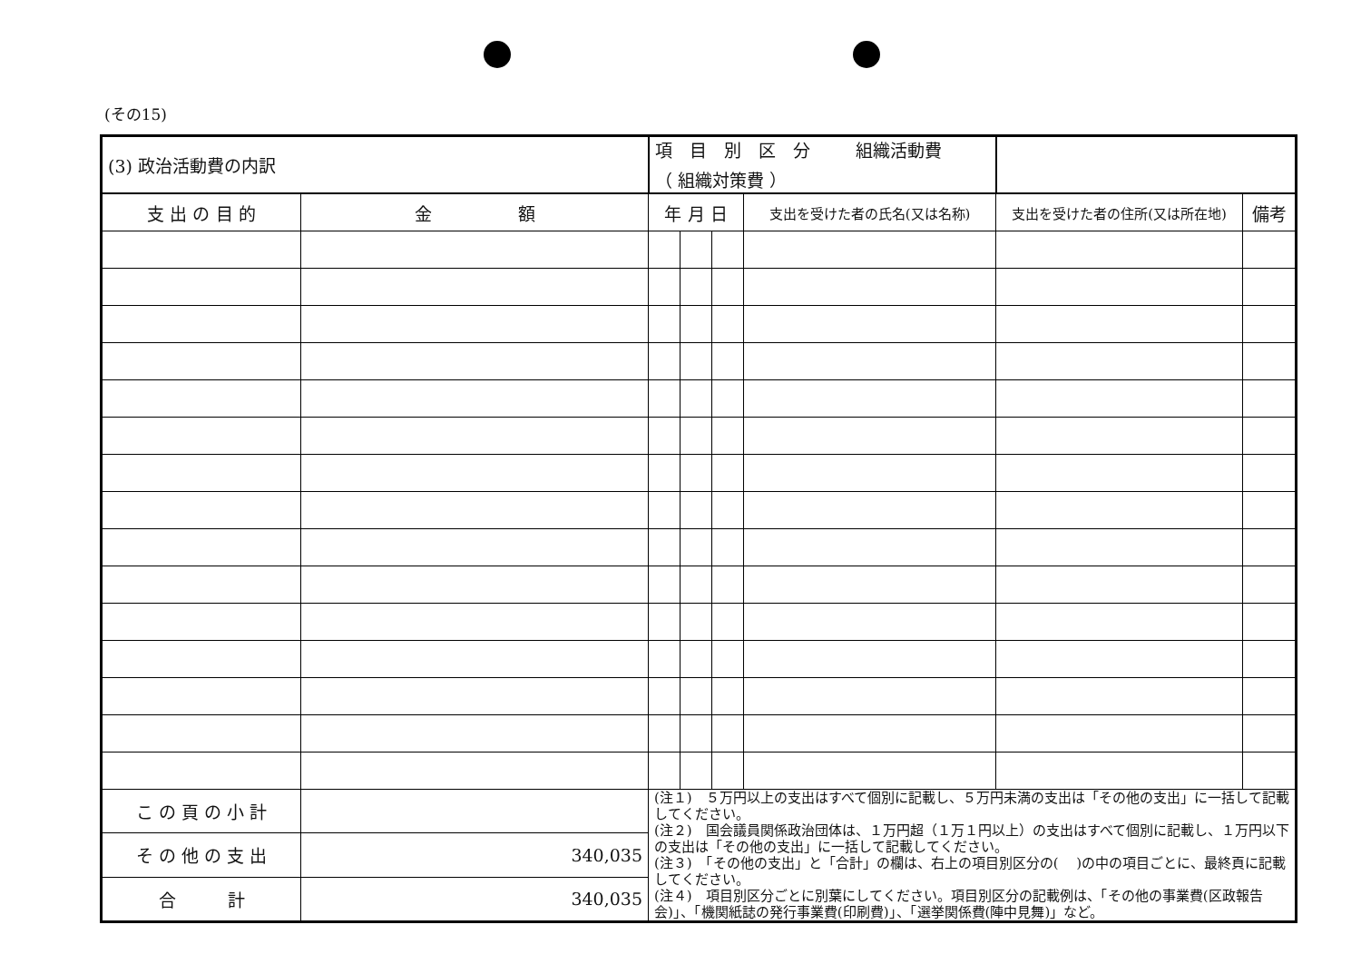(その15)
| (3) 政治活動費の内訳 | | 項 目 別 区 分 組織活動費 （ 組織対策費 ） | | | | | |
| 支 出 の 目 的 | 金 額 | 年 月 日 | | | 支出を受けた者の氏名(又は名称) | 支出を受けた者の住所(又は所在地) | 備考 |
| こ の 頁 の 小 計 | | (注１) ５万円以上の支出はすべて個別に記載し、５万円未満の支出は「その他の支出」に一括して記載してください。 (注２) 国会議員関係政治団体は、１万円超（１万１円以上）の支出はすべて個別に記載し、１万円以下の支出は「その他の支出」に一括して記載してください。 (注３) 「その他の支出」と「合計」の欄は、右上の項目別区分の( )の中の項目ごとに、最終頁に記載してください。 (注４) 項目別区分ごとに別葉にしてください。項目別区分の記載例は、「その他の事業費(区政報告会)」、「機関紙誌の発行事業費(印刷費)」、「選挙関係費(陣中見舞)」など。 | | | | | |
| そ の 他 の 支 出 | 340,035 | | | | | | |
| 合 計 | 340,035 | | | | | | |